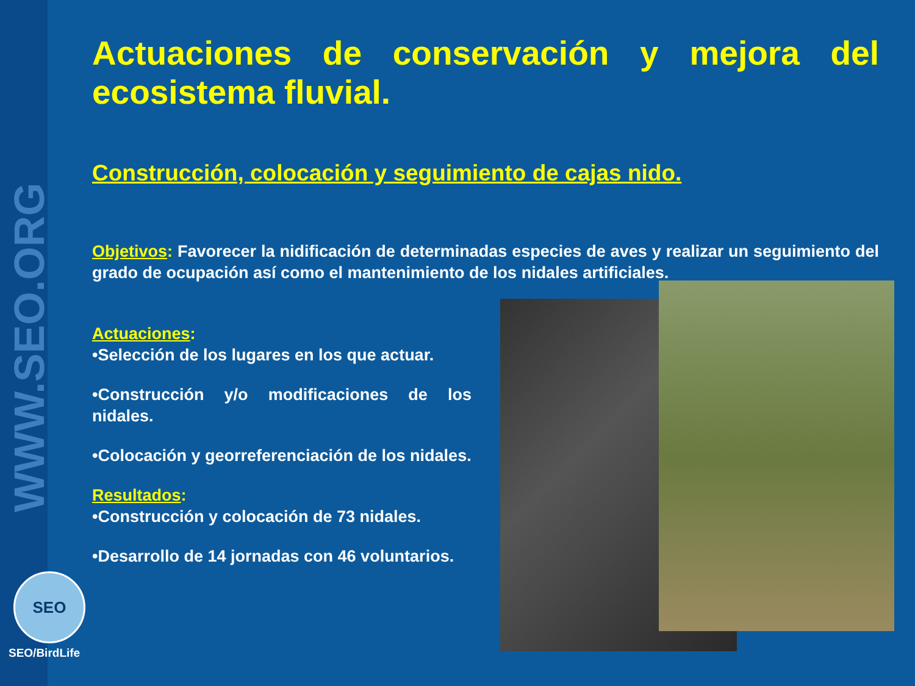WWW.SEO.ORG
SEO
SEO/BirdLife
Actuaciones de conservación y mejora del ecosistema fluvial.
Construcción, colocación y seguimiento de cajas nido.
Objetivos: Favorecer la nidificación de determinadas especies de aves y realizar un seguimiento del grado de ocupación así como el mantenimiento de los nidales artificiales.
Actuaciones:
•Selección de los lugares en los que actuar.
•Construcción y/o modificaciones de los nidales.
•Colocación y georreferenciación de los nidales.
Resultados:
•Construcción y colocación de 73 nidales.
•Desarrollo de 14 jornadas con 46 voluntarios.